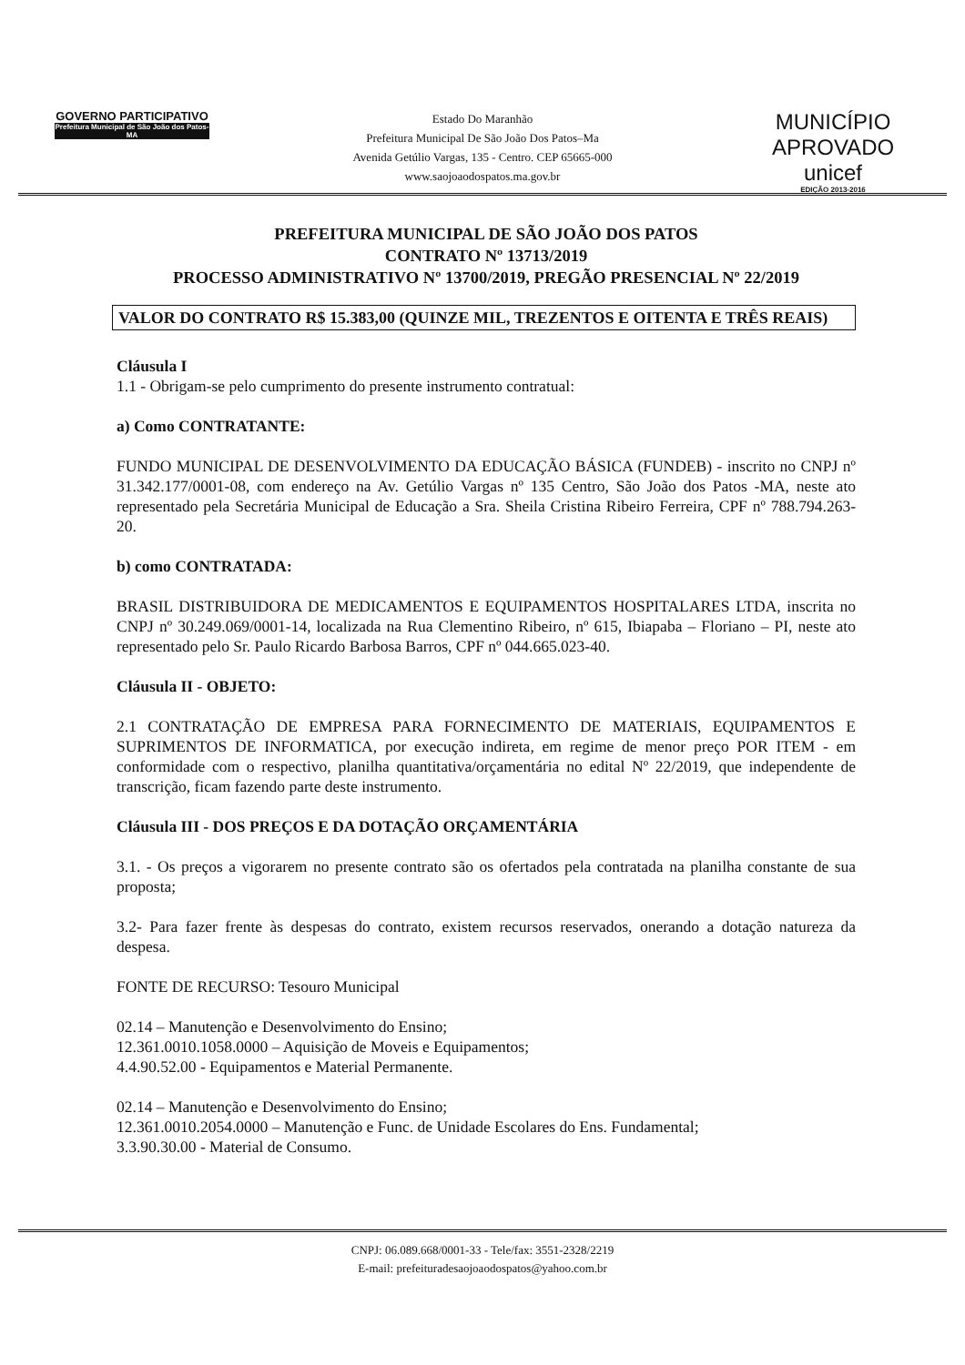GOVERNO PARTICIPATIVO
Prefeitura Municipal de São João dos Patos-MA
Estado Do Maranhão
Prefeitura Municipal De São João Dos Patos–Ma
Avenida Getúlio Vargas, 135 - Centro. CEP 65665-000
www.saojoaodospatos.ma.gov.br
MUNICÍPIO APROVADO
unicef
EDIÇÃO 2013-2016
PREFEITURA MUNICIPAL DE SÃO JOÃO DOS PATOS
CONTRATO Nº 13713/2019
PROCESSO ADMINISTRATIVO Nº 13700/2019, PREGÃO PRESENCIAL Nº 22/2019
VALOR DO CONTRATO R$ 15.383,00 (QUINZE MIL, TREZENTOS E OITENTA E TRÊS REAIS)
Cláusula I
1.1 - Obrigam-se pelo cumprimento do presente instrumento contratual:
a) Como CONTRATANTE:
FUNDO MUNICIPAL DE DESENVOLVIMENTO DA EDUCAÇÃO BÁSICA (FUNDEB) - inscrito no CNPJ nº 31.342.177/0001-08, com endereço na Av. Getúlio Vargas nº 135 Centro, São João dos Patos -MA, neste ato representado pela Secretária Municipal de Educação a Sra. Sheila Cristina Ribeiro Ferreira, CPF nº 788.794.263-20.
b) como CONTRATADA:
BRASIL DISTRIBUIDORA DE MEDICAMENTOS E EQUIPAMENTOS HOSPITALARES LTDA, inscrita no CNPJ nº 30.249.069/0001-14, localizada na Rua Clementino Ribeiro, nº 615, Ibiapaba – Floriano – PI, neste ato representado pelo Sr. Paulo Ricardo Barbosa Barros, CPF nº 044.665.023-40.
Cláusula II - OBJETO:
2.1 CONTRATAÇÃO DE EMPRESA PARA FORNECIMENTO DE MATERIAIS, EQUIPAMENTOS E SUPRIMENTOS DE INFORMATICA, por execução indireta, em regime de menor preço POR ITEM - em conformidade com o respectivo, planilha quantitativa/orçamentária no edital Nº 22/2019, que independente de transcrição, ficam fazendo parte deste instrumento.
Cláusula III - DOS PREÇOS E DA DOTAÇÃO ORÇAMENTÁRIA
3.1. - Os preços a vigorarem no presente contrato são os ofertados pela contratada na planilha constante de sua proposta;
3.2- Para fazer frente às despesas do contrato, existem recursos reservados, onerando a dotação natureza da despesa.
FONTE DE RECURSO: Tesouro Municipal
02.14 – Manutenção e Desenvolvimento do Ensino;
12.361.0010.1058.0000 – Aquisição de Moveis e Equipamentos;
4.4.90.52.00 - Equipamentos e Material Permanente.
02.14 – Manutenção e Desenvolvimento do Ensino;
12.361.0010.2054.0000 – Manutenção e Func. de Unidade Escolares do Ens. Fundamental;
3.3.90.30.00 - Material de Consumo.
CNPJ: 06.089.668/0001-33 - Tele/fax: 3551-2328/2219
E-mail: prefeituradesaojoaodospatos@yahoo.com.br